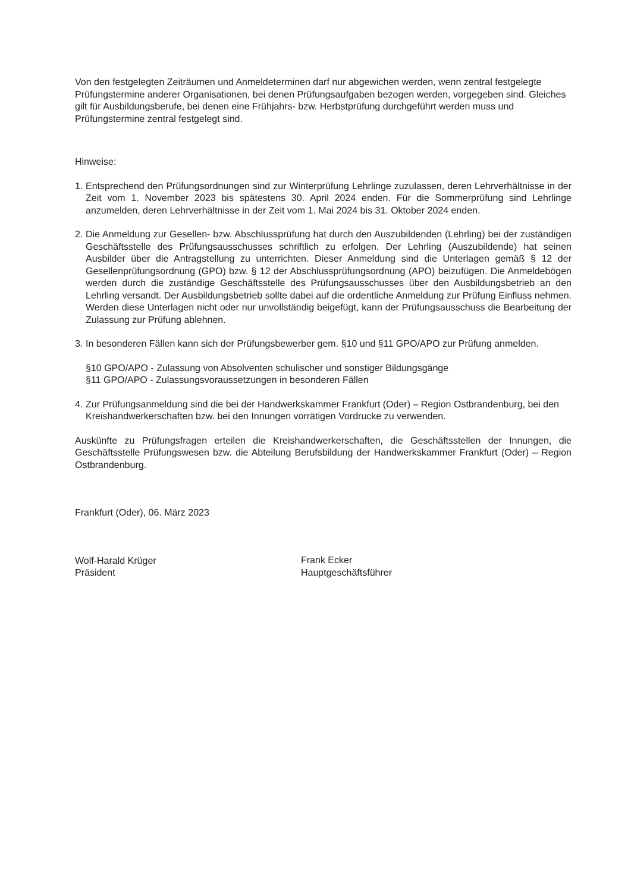Von den festgelegten Zeiträumen und Anmeldeterminen darf nur abgewichen werden, wenn zentral festgelegte Prüfungstermine anderer Organisationen, bei denen Prüfungsaufgaben bezogen werden, vorgegeben sind. Gleiches gilt für Ausbildungsberufe, bei denen eine Frühjahrs- bzw. Herbstprüfung durchgeführt werden muss und Prüfungstermine zentral festgelegt sind.
Hinweise:
1. Entsprechend den Prüfungsordnungen sind zur Winterprüfung Lehrlinge zuzulassen, deren Lehrverhältnisse in der Zeit vom 1. November 2023 bis spätestens 30. April 2024 enden. Für die Sommerprüfung sind Lehrlinge anzumelden, deren Lehrverhältnisse in der Zeit vom 1. Mai 2024 bis 31. Oktober 2024 enden.
2. Die Anmeldung zur Gesellen- bzw. Abschlussprüfung hat durch den Auszubildenden (Lehrling) bei der zuständigen Geschäftsstelle des Prüfungsausschusses schriftlich zu erfolgen. Der Lehrling (Auszubildende) hat seinen Ausbilder über die Antragstellung zu unterrichten. Dieser Anmeldung sind die Unterlagen gemäß § 12 der Gesellenprüfungsordnung (GPO) bzw. § 12 der Abschlussprüfungsordnung (APO) beizufügen. Die Anmeldebögen werden durch die zuständige Geschäftsstelle des Prüfungsausschusses über den Ausbildungsbetrieb an den Lehrling versandt. Der Ausbildungsbetrieb sollte dabei auf die ordentliche Anmeldung zur Prüfung Einfluss nehmen. Werden diese Unterlagen nicht oder nur unvollständig beigefügt, kann der Prüfungsausschuss die Bearbeitung der Zulassung zur Prüfung ablehnen.
3. In besonderen Fällen kann sich der Prüfungsbewerber gem. §10 und §11 GPO/APO zur Prüfung anmelden.
§10 GPO/APO - Zulassung von Absolventen schulischer und sonstiger Bildungsgänge
§11 GPO/APO - Zulassungsvoraussetzungen in besonderen Fällen
4. Zur Prüfungsanmeldung sind die bei der Handwerkskammer Frankfurt (Oder) – Region Ostbrandenburg, bei den Kreishandwerkerschaften bzw. bei den Innungen vorrätigen Vordrucke zu verwenden.
Auskünfte zu Prüfungsfragen erteilen die Kreishandwerkerschaften, die Geschäftsstellen der Innungen, die Geschäftsstelle Prüfungswesen bzw. die Abteilung Berufsbildung der Handwerkskammer Frankfurt (Oder) – Region Ostbrandenburg.
Frankfurt (Oder), 06. März 2023
Wolf-Harald Krüger
Präsident
Frank Ecker
Hauptgeschäftsführer